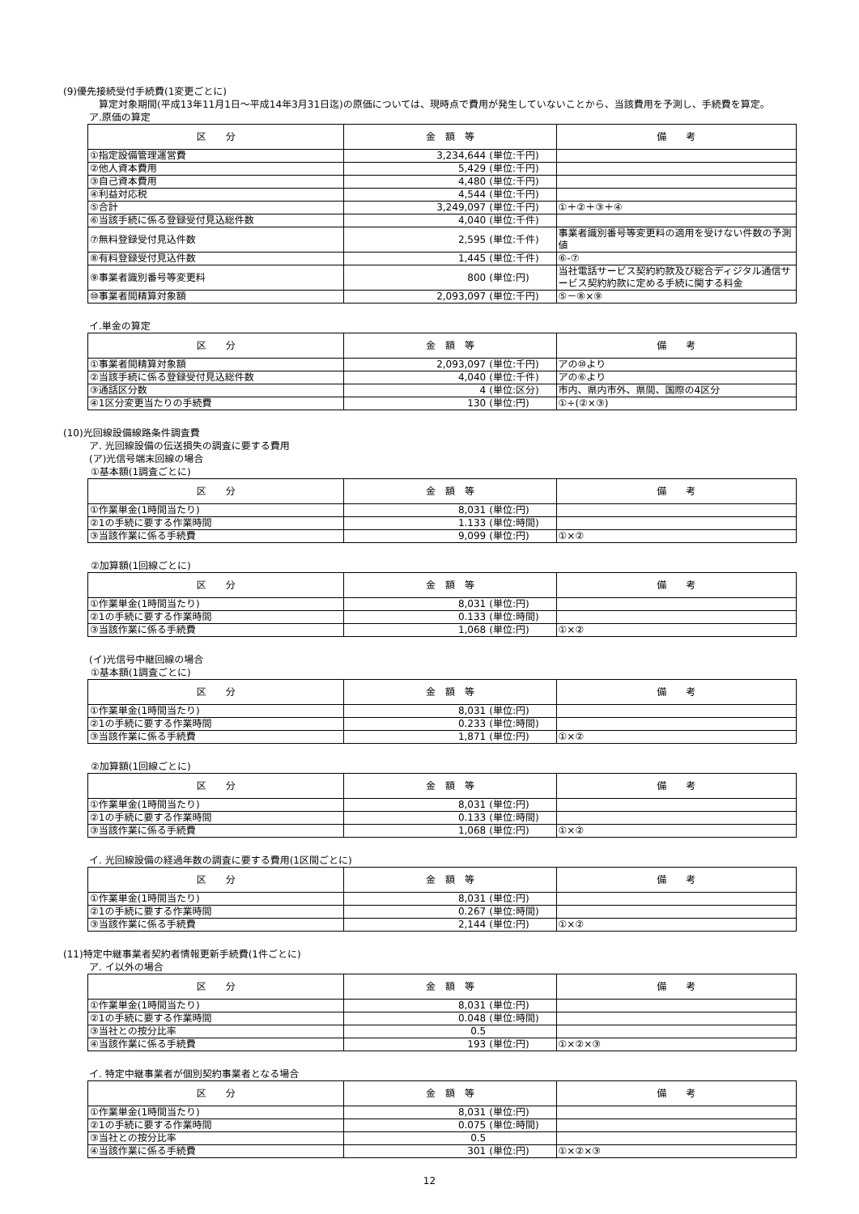(9)優先接続受付手続費(1変更ごとに)
　算定対象期間(平成13年11月1日～平成14年3月31日迄)の原価については、現時点で費用が発生していないことから、当該費用を予測し、手続費を算定。
ア.原価の算定
| 区 分 | 金 額 等 | | 備 考 |
| --- | --- | --- | --- |
| ①指定設備管理運営費 | 3,234,644 | (単位:千円) | |
| ②他人資本費用 | 5,429 | (単位:千円) | |
| ③自己資本費用 | 4,480 | (単位:千円) | |
| ④利益対応税 | 4,544 | (単位:千円) | |
| ⑤合計 | 3,249,097 | (単位:千円) | ①＋②＋③＋④ |
| ⑥当該手続に係る登録受付見込総件数 | 4,040 | (単位:千件) | |
| ⑦無料登録受付見込件数 | 2,595 | (単位:千件) | 事業者識別番号等変更料の適用を受けない件数の予測値 |
| ⑧有料登録受付見込件数 | 1,445 | (単位:千件) | ⑥-⑦ |
| ⑨事業者識別番号等変更料 | 800 | (単位:円) | 当社電話サービス契約約款及び総合ディジタル通信サービス契約約款に定める手続に関する料金 |
| ⑩事業者間精算対象額 | 2,093,097 | (単位:千円) | ⑤－⑧×⑨ |
イ.単金の算定
| 区 分 | 金 額 等 | | 備 考 |
| --- | --- | --- | --- |
| ①事業者間精算対象額 | 2,093,097 | (単位:千円) | アの⑩より |
| ②当該手続に係る登録受付見込総件数 | 4,040 | (単位:千件) | アの⑥より |
| ③通話区分数 | 4 | (単位:区分) | 市内、県内市外、県間、国際の4区分 |
| ④1区分変更当たりの手続費 | 130 | (単位:円) | ①÷(②×③) |
(10)光回線設備線路条件調査費
ア. 光回線設備の伝送損失の調査に要する費用
(ア)光信号端末回線の場合
①基本額(1調査ごとに)
| 区 分 | 金 額 等 | | 備 考 |
| --- | --- | --- | --- |
| ①作業単金(1時間当たり) | 8,031 | (単位:円) | |
| ②1の手続に要する作業時間 | 1.133 | (単位:時間) | |
| ③当該作業に係る手続費 | 9,099 | (単位:円) | ①×② |
②加算額(1回線ごとに)
| 区 分 | 金 額 等 | | 備 考 |
| --- | --- | --- | --- |
| ①作業単金(1時間当たり) | 8,031 | (単位:円) | |
| ②1の手続に要する作業時間 | 0.133 | (単位:時間) | |
| ③当該作業に係る手続費 | 1,068 | (単位:円) | ①×② |
(イ)光信号中継回線の場合
①基本額(1調査ごとに)
| 区 分 | 金 額 等 | | 備 考 |
| --- | --- | --- | --- |
| ①作業単金(1時間当たり) | 8,031 | (単位:円) | |
| ②1の手続に要する作業時間 | 0.233 | (単位:時間) | |
| ③当該作業に係る手続費 | 1,871 | (単位:円) | ①×② |
②加算額(1回線ごとに)
| 区 分 | 金 額 等 | | 備 考 |
| --- | --- | --- | --- |
| ①作業単金(1時間当たり) | 8,031 | (単位:円) | |
| ②1の手続に要する作業時間 | 0.133 | (単位:時間) | |
| ③当該作業に係る手続費 | 1,068 | (単位:円) | ①×② |
イ. 光回線設備の経過年数の調査に要する費用(1区間ごとに)
| 区 分 | 金 額 等 | | 備 考 |
| --- | --- | --- | --- |
| ①作業単金(1時間当たり) | 8,031 | (単位:円) | |
| ②1の手続に要する作業時間 | 0.267 | (単位:時間) | |
| ③当該作業に係る手続費 | 2,144 | (単位:円) | ①×② |
(11)特定中継事業者契約者情報更新手続費(1件ごとに)
ア. イ以外の場合
| 区 分 | 金 額 等 | | 備 考 |
| --- | --- | --- | --- |
| ①作業単金(1時間当たり) | 8,031 | (単位:円) | |
| ②1の手続に要する作業時間 | 0.048 | (単位:時間) | |
| ③当社との按分比率 | 0.5 | | |
| ④当該作業に係る手続費 | 193 | (単位:円) | ①×②×③ |
イ. 特定中継事業者が個別契約事業者となる場合
| 区 分 | 金 額 等 | | 備 考 |
| --- | --- | --- | --- |
| ①作業単金(1時間当たり) | 8,031 | (単位:円) | |
| ②1の手続に要する作業時間 | 0.075 | (単位:時間) | |
| ③当社との按分比率 | 0.5 | | |
| ④当該作業に係る手続費 | 301 | (単位:円) | ①×②×③ |
12